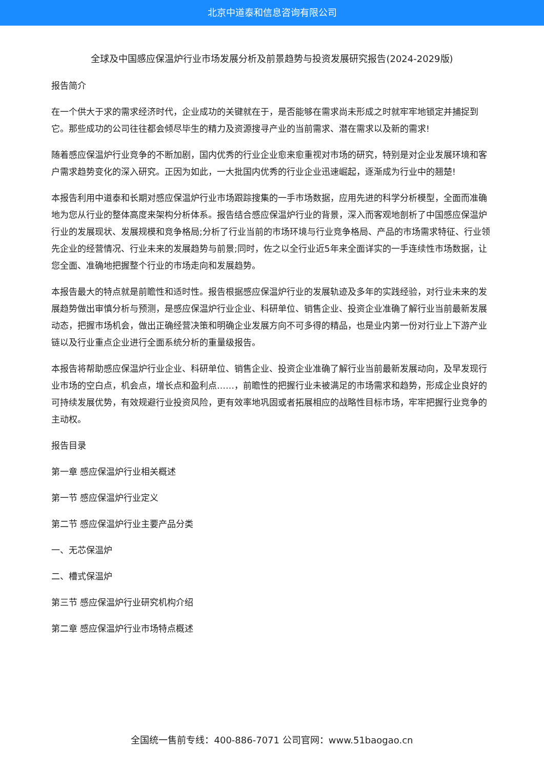北京中道泰和信息咨询有限公司
全球及中国感应保温炉行业市场发展分析及前景趋势与投资发展研究报告(2024-2029版)
报告简介
在一个供大于求的需求经济时代，企业成功的关键就在于，是否能够在需求尚未形成之时就牢牢地锁定并捕捉到它。那些成功的公司往往都会倾尽毕生的精力及资源搜寻产业的当前需求、潜在需求以及新的需求!
随着感应保温炉行业竞争的不断加剧，国内优秀的行业企业愈来愈重视对市场的研究，特别是对企业发展环境和客户需求趋势变化的深入研究。正因为如此，一大批国内优秀的行业企业迅速崛起，逐渐成为行业中的翘楚!
本报告利用中道泰和长期对感应保温炉行业市场跟踪搜集的一手市场数据，应用先进的科学分析模型，全面而准确地为您从行业的整体高度来架构分析体系。报告结合感应保温炉行业的背景，深入而客观地剖析了中国感应保温炉行业的发展现状、发展规模和竞争格局;分析了行业当前的市场环境与行业竞争格局、产品的市场需求特征、行业领先企业的经营情况、行业未来的发展趋势与前景;同时，佐之以全行业近5年来全面详实的一手连续性市场数据，让您全面、准确地把握整个行业的市场走向和发展趋势。
本报告最大的特点就是前瞻性和适时性。报告根据感应保温炉行业的发展轨迹及多年的实践经验，对行业未来的发展趋势做出审慎分析与预测，是感应保温炉行业企业、科研单位、销售企业、投资企业准确了解行业当前最新发展动态，把握市场机会，做出正确经营决策和明确企业发展方向不可多得的精品，也是业内第一份对行业上下游产业链以及行业重点企业进行全面系统分析的重量级报告。
本报告将帮助感应保温炉行业企业、科研单位、销售企业、投资企业准确了解行业当前最新发展动向，及早发现行业市场的空白点，机会点，增长点和盈利点……，前瞻性的把握行业未被满足的市场需求和趋势，形成企业良好的可持续发展优势，有效规避行业投资风险，更有效率地巩固或者拓展相应的战略性目标市场，牢牢把握行业竞争的主动权。
报告目录
第一章 感应保温炉行业相关概述
第一节 感应保温炉行业定义
第二节 感应保温炉行业主要产品分类
一、无芯保温炉
二、槽式保温炉
第三节 感应保温炉行业研究机构介绍
第二章 感应保温炉行业市场特点概述
全国统一售前专线：400-886-7071 公司官网：www.51baogao.cn